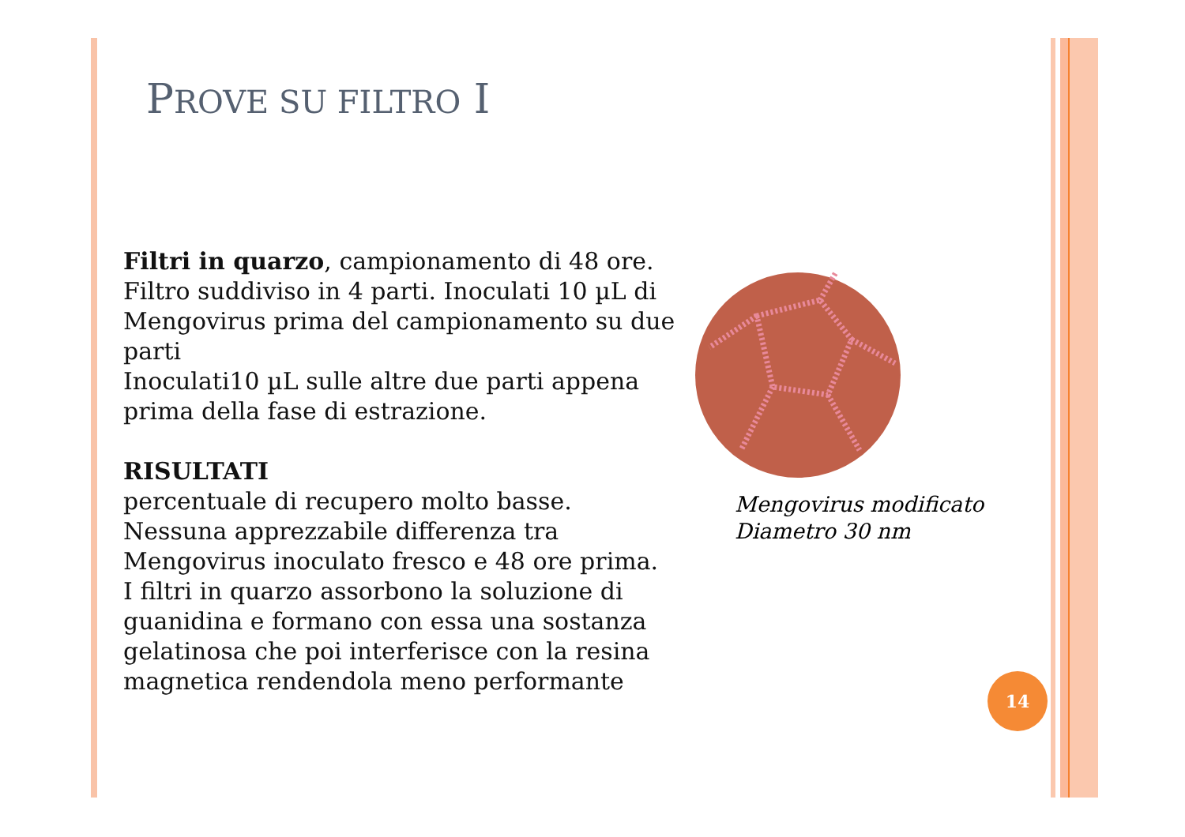PROVE SU FILTRO I
Filtri in quarzo, campionamento di 48 ore. Filtro suddiviso in 4 parti. Inoculati 10 µL di Mengovirus prima del campionamento su due parti
Inoculati10 µL sulle altre due parti appena prima della fase di estrazione.
RISULTATI
percentuale di recupero molto basse. Nessuna apprezzabile differenza tra Mengovirus inoculato fresco e 48 ore prima.
I filtri in quarzo assorbono la soluzione di guanidina e formano con essa una sostanza gelatinosa che poi interferisce con la resina magnetica rendendola meno performante
Mengovirus modificato
Diametro 30 nm
14